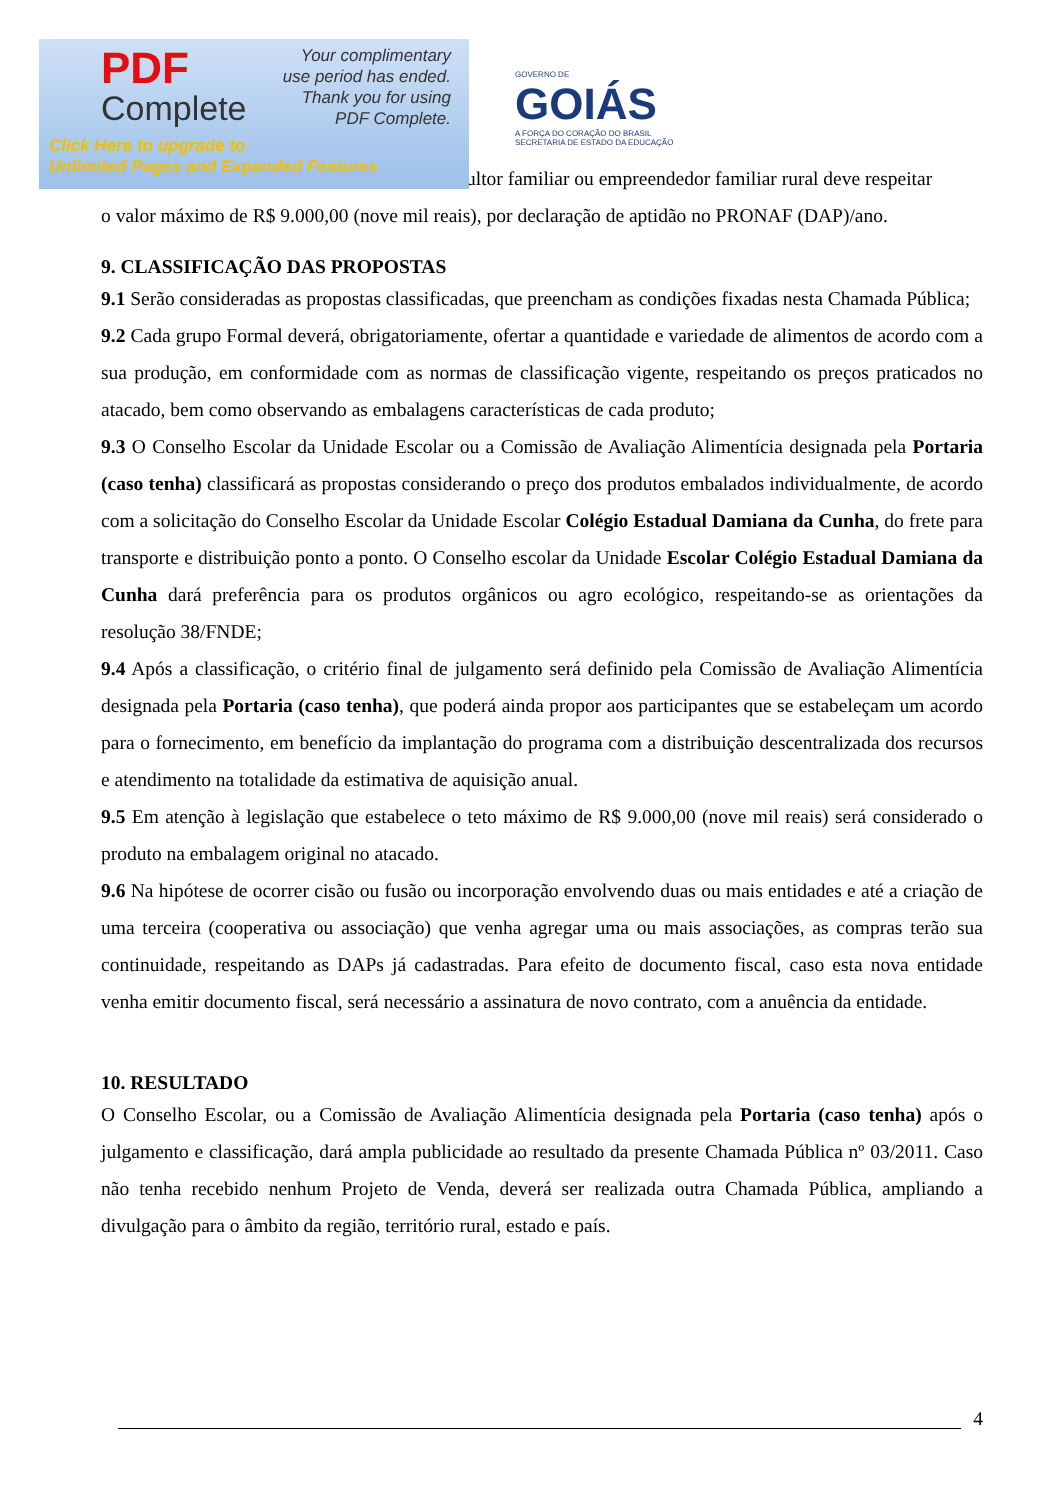PDF
Complete
Your complimentary
use period has ended.
Thank you for using
PDF Complete.
Click Here to upgrade to
Unlimited Pages and Expanded Features
GOVERNO DE
GOIÁS
A FORÇA DO CORAÇÃO DO BRASIL
SECRETARIA DE ESTADO DA EDUCAÇÃO
ultor familiar ou empreendedor familiar rural deve respeitar
o valor máximo de R$ 9.000,00 (nove mil reais), por declaração de aptidão no PRONAF (DAP)/ano.
9. CLASSIFICAÇÃO DAS PROPOSTAS
9.1 Serão consideradas as propostas classificadas, que preencham as condições fixadas nesta Chamada Pública;
9.2 Cada grupo Formal deverá, obrigatoriamente, ofertar a quantidade e variedade de alimentos de acordo com a sua produção, em conformidade com as normas de classificação vigente, respeitando os preços praticados no atacado, bem como observando as embalagens características de cada produto;
9.3 O Conselho Escolar da Unidade Escolar ou a Comissão de Avaliação Alimentícia designada pela Portaria (caso tenha) classificará as propostas considerando o preço dos produtos embalados individualmente, de acordo com a solicitação do Conselho Escolar da Unidade Escolar Colégio Estadual Damiana da Cunha, do frete para transporte e distribuição ponto a ponto. O Conselho escolar da Unidade Escolar Colégio Estadual Damiana da Cunha dará preferência para os produtos orgânicos ou agro ecológico, respeitando-se as orientações da resolução 38/FNDE;
9.4 Após a classificação, o critério final de julgamento será definido pela Comissão de Avaliação Alimentícia designada pela Portaria (caso tenha), que poderá ainda propor aos participantes que se estabeleçam um acordo para o fornecimento, em benefício da implantação do programa com a distribuição descentralizada dos recursos e atendimento na totalidade da estimativa de aquisição anual.
9.5 Em atenção à legislação que estabelece o teto máximo de R$ 9.000,00 (nove mil reais) será considerado o produto na embalagem original no atacado.
9.6 Na hipótese de ocorrer cisão ou fusão ou incorporação envolvendo duas ou mais entidades e até a criação de uma terceira (cooperativa ou associação) que venha agregar uma ou mais associações, as compras terão sua continuidade, respeitando as DAPs já cadastradas. Para efeito de documento fiscal, caso esta nova entidade venha emitir documento fiscal, será necessário a assinatura de novo contrato, com a anuência da entidade.
10. RESULTADO
O Conselho Escolar, ou a Comissão de Avaliação Alimentícia designada pela Portaria (caso tenha) após o julgamento e classificação, dará ampla publicidade ao resultado da presente Chamada Pública nº 03/2011. Caso não tenha recebido nenhum Projeto de Venda, deverá ser realizada outra Chamada Pública, ampliando a divulgação para o âmbito da região, território rural, estado e país.
4